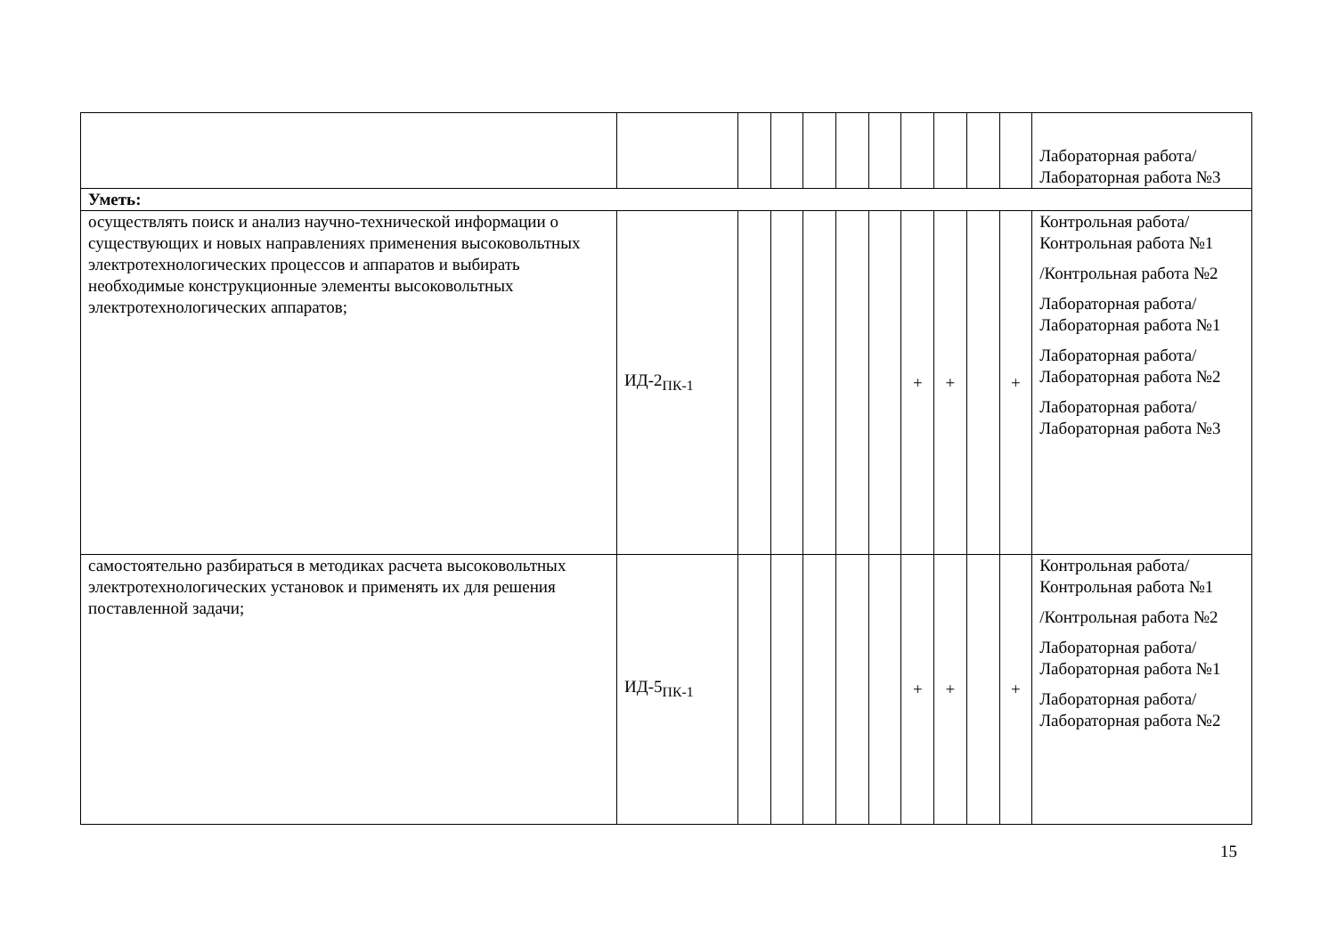| | | | | | | | | | | | Лабораторная работа/Лабораторная работа №3 |
| Уметь: | | | | | | | | | | | |
| осуществлять поиск и анализ научно-технической информации о существующих и новых направлениях применения высоковольтных электротехнологических процессов и аппаратов и выбирать необходимые конструкционные элементы высоковольтных электротехнологических аппаратов; | ИД-2<sub>ПК-1</sub> | | | | | | + | + | | + | Контрольная работа/Контрольная работа №1 /Контрольная работа №2 Лабораторная работа/Лабораторная работа №1 Лабораторная работа/Лабораторная работа №2 Лабораторная работа/Лабораторная работа №3 |
| самостоятельно разбираться в методиках расчета высоковольтных электротехнологических установок и применять их для решения поставленной задачи; | ИД-5<sub>ПК-1</sub> | | | | | | + | + | | + | Контрольная работа/Контрольная работа №1 /Контрольная работа №2 Лабораторная работа/Лабораторная работа №1 Лабораторная работа/Лабораторная работа №2 |
15